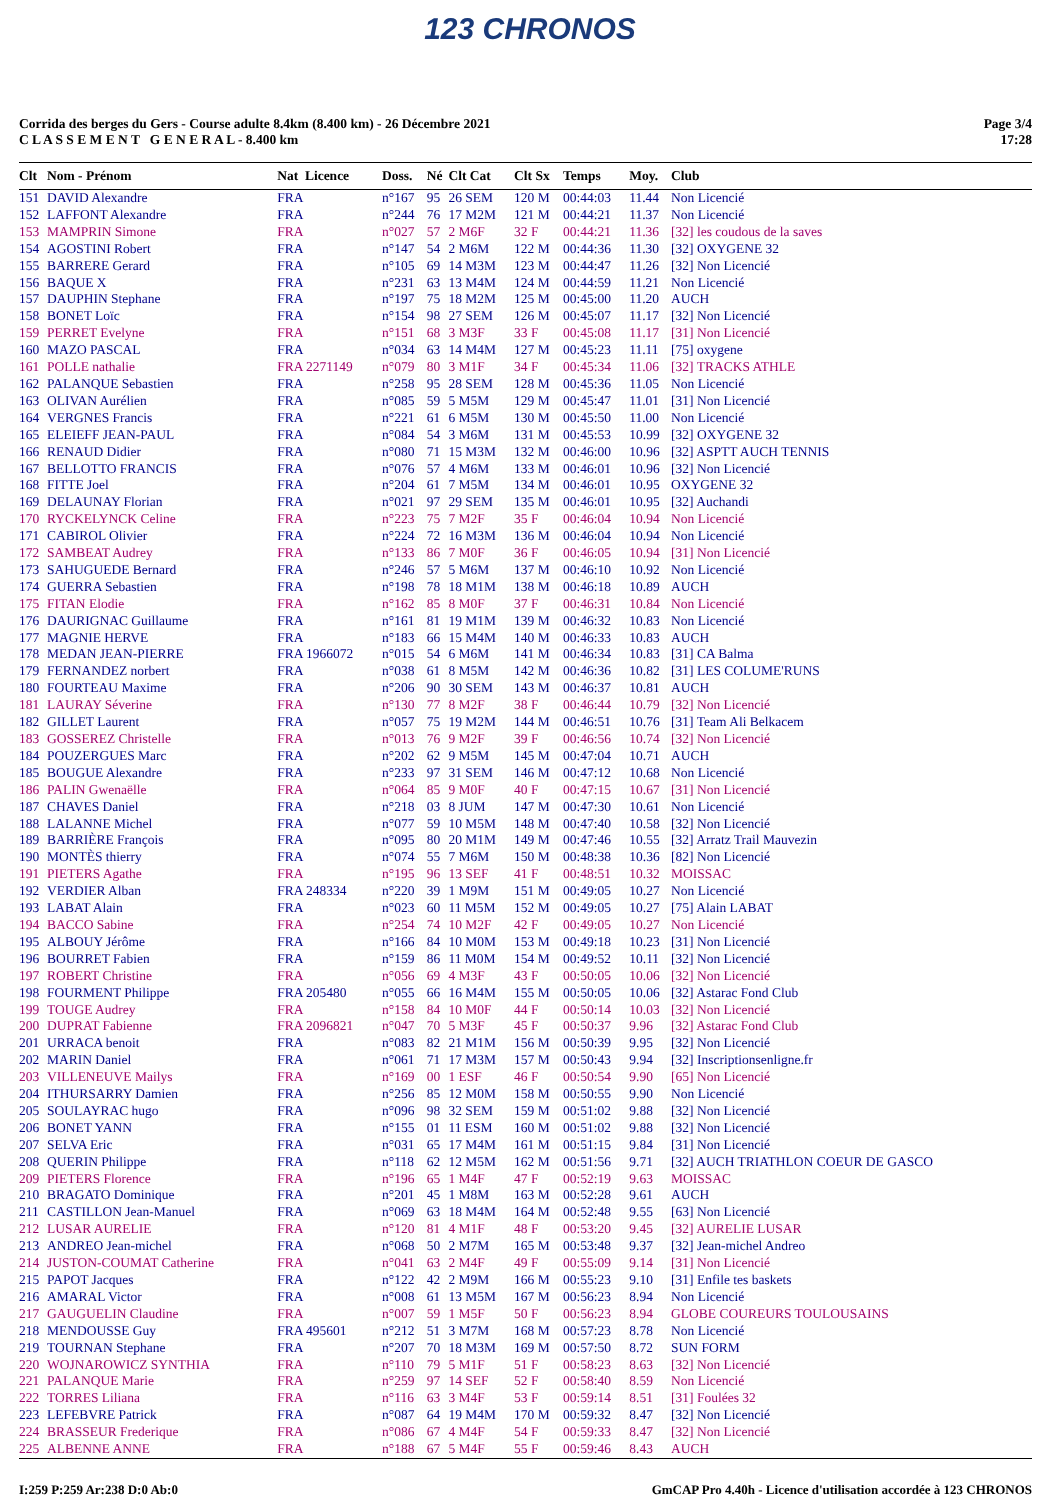123 CHRONOS
Corrida des berges du Gers - Course adulte 8.4km (8.400 km) - 26 Décembre 2021
C L A S S E M E N T G E N E R A L - 8.400 km
Page 3/4
17:28
| Clt | Nom - Prénom | Nat Licence | Doss. | Né | Clt Cat | Clt Sx | Temps | Moy. | Club |
| --- | --- | --- | --- | --- | --- | --- | --- | --- | --- |
| 151 | DAVID Alexandre | FRA | n°167 | 95 | 26 SEM | 120 M | 00:44:03 | 11.44 | Non Licencié |
| 152 | LAFFONT Alexandre | FRA | n°244 | 76 | 17 M2M | 121 M | 00:44:21 | 11.37 | Non Licencié |
| 153 | MAMPRIN Simone | FRA | n°027 | 57 | 2 M6F | 32 F | 00:44:21 | 11.36 | [32] les coudous de la saves |
| 154 | AGOSTINI Robert | FRA | n°147 | 54 | 2 M6M | 122 M | 00:44:36 | 11.30 | [32] OXYGENE 32 |
| 155 | BARRERE Gerard | FRA | n°105 | 69 | 14 M3M | 123 M | 00:44:47 | 11.26 | [32] Non Licencié |
| 156 | BAQUE X | FRA | n°231 | 63 | 13 M4M | 124 M | 00:44:59 | 11.21 | Non Licencié |
| 157 | DAUPHIN Stephane | FRA | n°197 | 75 | 18 M2M | 125 M | 00:45:00 | 11.20 | AUCH |
| 158 | BONET Loïc | FRA | n°154 | 98 | 27 SEM | 126 M | 00:45:07 | 11.17 | [32] Non Licencié |
| 159 | PERRET Evelyne | FRA | n°151 | 68 | 3 M3F | 33 F | 00:45:08 | 11.17 | [31] Non Licencié |
| 160 | MAZO PASCAL | FRA | n°034 | 63 | 14 M4M | 127 M | 00:45:23 | 11.11 | [75] oxygene |
| 161 | POLLE nathalie | FRA 2271149 | n°079 | 80 | 3 M1F | 34 F | 00:45:34 | 11.06 | [32] TRACKS ATHLE |
| 162 | PALANQUE Sebastien | FRA | n°258 | 95 | 28 SEM | 128 M | 00:45:36 | 11.05 | Non Licencié |
| 163 | OLIVAN Aurélien | FRA | n°085 | 59 | 5 M5M | 129 M | 00:45:47 | 11.01 | [31] Non Licencié |
| 164 | VERGNES Francis | FRA | n°221 | 61 | 6 M5M | 130 M | 00:45:50 | 11.00 | Non Licencié |
| 165 | ELEIEFF JEAN-PAUL | FRA | n°084 | 54 | 3 M6M | 131 M | 00:45:53 | 10.99 | [32] OXYGENE 32 |
| 166 | RENAUD Didier | FRA | n°080 | 71 | 15 M3M | 132 M | 00:46:00 | 10.96 | [32] ASPTT AUCH TENNIS |
| 167 | BELLOTTO FRANCIS | FRA | n°076 | 57 | 4 M6M | 133 M | 00:46:01 | 10.96 | [32] Non Licencié |
| 168 | FITTE Joel | FRA | n°204 | 61 | 7 M5M | 134 M | 00:46:01 | 10.95 | OXYGENE 32 |
| 169 | DELAUNAY Florian | FRA | n°021 | 97 | 29 SEM | 135 M | 00:46:01 | 10.95 | [32] Auchandi |
| 170 | RYCKELYNCK Celine | FRA | n°223 | 75 | 7 M2F | 35 F | 00:46:04 | 10.94 | Non Licencié |
| 171 | CABIROL Olivier | FRA | n°224 | 72 | 16 M3M | 136 M | 00:46:04 | 10.94 | Non Licencié |
| 172 | SAMBEAT Audrey | FRA | n°133 | 86 | 7 M0F | 36 F | 00:46:05 | 10.94 | [31] Non Licencié |
| 173 | SAHUGUEDE Bernard | FRA | n°246 | 57 | 5 M6M | 137 M | 00:46:10 | 10.92 | Non Licencié |
| 174 | GUERRA Sebastien | FRA | n°198 | 78 | 18 M1M | 138 M | 00:46:18 | 10.89 | AUCH |
| 175 | FITAN Elodie | FRA | n°162 | 85 | 8 M0F | 37 F | 00:46:31 | 10.84 | Non Licencié |
| 176 | DAURIGNAC Guillaume | FRA | n°161 | 81 | 19 M1M | 139 M | 00:46:32 | 10.83 | Non Licencié |
| 177 | MAGNIE HERVE | FRA | n°183 | 66 | 15 M4M | 140 M | 00:46:33 | 10.83 | AUCH |
| 178 | MEDAN JEAN-PIERRE | FRA 1966072 | n°015 | 54 | 6 M6M | 141 M | 00:46:34 | 10.83 | [31] CA Balma |
| 179 | FERNANDEZ norbert | FRA | n°038 | 61 | 8 M5M | 142 M | 00:46:36 | 10.82 | [31] LES COLUME'RUNS |
| 180 | FOURTEAU Maxime | FRA | n°206 | 90 | 30 SEM | 143 M | 00:46:37 | 10.81 | AUCH |
| 181 | LAURAY Séverine | FRA | n°130 | 77 | 8 M2F | 38 F | 00:46:44 | 10.79 | [32] Non Licencié |
| 182 | GILLET Laurent | FRA | n°057 | 75 | 19 M2M | 144 M | 00:46:51 | 10.76 | [31] Team Ali Belkacem |
| 183 | GOSSEREZ Christelle | FRA | n°013 | 76 | 9 M2F | 39 F | 00:46:56 | 10.74 | [32] Non Licencié |
| 184 | POUZERGUES Marc | FRA | n°202 | 62 | 9 M5M | 145 M | 00:47:04 | 10.71 | AUCH |
| 185 | BOUGUE Alexandre | FRA | n°233 | 97 | 31 SEM | 146 M | 00:47:12 | 10.68 | Non Licencié |
| 186 | PALIN Gwenaëlle | FRA | n°064 | 85 | 9 M0F | 40 F | 00:47:15 | 10.67 | [31] Non Licencié |
| 187 | CHAVES Daniel | FRA | n°218 | 03 | 8 JUM | 147 M | 00:47:30 | 10.61 | Non Licencié |
| 188 | LALANNE Michel | FRA | n°077 | 59 | 10 M5M | 148 M | 00:47:40 | 10.58 | [32] Non Licencié |
| 189 | BARRIÈRE François | FRA | n°095 | 80 | 20 M1M | 149 M | 00:47:46 | 10.55 | [32] Arratz Trail Mauvezin |
| 190 | MONTÈS thierry | FRA | n°074 | 55 | 7 M6M | 150 M | 00:48:38 | 10.36 | [82] Non Licencié |
| 191 | PIETERS Agathe | FRA | n°195 | 96 | 13 SEF | 41 F | 00:48:51 | 10.32 | MOISSAC |
| 192 | VERDIER Alban | FRA 248334 | n°220 | 39 | 1 M9M | 151 M | 00:49:05 | 10.27 | Non Licencié |
| 193 | LABAT Alain | FRA | n°023 | 60 | 11 M5M | 152 M | 00:49:05 | 10.27 | [75] Alain LABAT |
| 194 | BACCO Sabine | FRA | n°254 | 74 | 10 M2F | 42 F | 00:49:05 | 10.27 | Non Licencié |
| 195 | ALBOUY Jérôme | FRA | n°166 | 84 | 10 M0M | 153 M | 00:49:18 | 10.23 | [31] Non Licencié |
| 196 | BOURRET Fabien | FRA | n°159 | 86 | 11 M0M | 154 M | 00:49:52 | 10.11 | [32] Non Licencié |
| 197 | ROBERT Christine | FRA | n°056 | 69 | 4 M3F | 43 F | 00:50:05 | 10.06 | [32] Non Licencié |
| 198 | FOURMENT Philippe | FRA 205480 | n°055 | 66 | 16 M4M | 155 M | 00:50:05 | 10.06 | [32] Astarac Fond Club |
| 199 | TOUGE Audrey | FRA | n°158 | 84 | 10 M0F | 44 F | 00:50:14 | 10.03 | [32] Non Licencié |
| 200 | DUPRAT Fabienne | FRA 2096821 | n°047 | 70 | 5 M3F | 45 F | 00:50:37 | 9.96 | [32] Astarac Fond Club |
| 201 | URRACA benoit | FRA | n°083 | 82 | 21 M1M | 156 M | 00:50:39 | 9.95 | [32] Non Licencié |
| 202 | MARIN Daniel | FRA | n°061 | 71 | 17 M3M | 157 M | 00:50:43 | 9.94 | [32] Inscriptionsenligne.fr |
| 203 | VILLENEUVE Mailys | FRA | n°169 | 00 | 1 ESF | 46 F | 00:50:54 | 9.90 | [65] Non Licencié |
| 204 | ITHURSARRY Damien | FRA | n°256 | 85 | 12 M0M | 158 M | 00:50:55 | 9.90 | Non Licencié |
| 205 | SOULAYRAC hugo | FRA | n°096 | 98 | 32 SEM | 159 M | 00:51:02 | 9.88 | [32] Non Licencié |
| 206 | BONET YANN | FRA | n°155 | 01 | 11 ESM | 160 M | 00:51:02 | 9.88 | [32] Non Licencié |
| 207 | SELVA Eric | FRA | n°031 | 65 | 17 M4M | 161 M | 00:51:15 | 9.84 | [31] Non Licencié |
| 208 | QUERIN Philippe | FRA | n°118 | 62 | 12 M5M | 162 M | 00:51:56 | 9.71 | [32] AUCH TRIATHLON COEUR DE GASCO |
| 209 | PIETERS Florence | FRA | n°196 | 65 | 1 M4F | 47 F | 00:52:19 | 9.63 | MOISSAC |
| 210 | BRAGATO Dominique | FRA | n°201 | 45 | 1 M8M | 163 M | 00:52:28 | 9.61 | AUCH |
| 211 | CASTILLON Jean-Manuel | FRA | n°069 | 63 | 18 M4M | 164 M | 00:52:48 | 9.55 | [63] Non Licencié |
| 212 | LUSAR AURELIE | FRA | n°120 | 81 | 4 M1F | 48 F | 00:53:20 | 9.45 | [32] AURELIE LUSAR |
| 213 | ANDREO Jean-michel | FRA | n°068 | 50 | 2 M7M | 165 M | 00:53:48 | 9.37 | [32] Jean-michel Andreo |
| 214 | JUSTON-COUMAT Catherine | FRA | n°041 | 63 | 2 M4F | 49 F | 00:55:09 | 9.14 | [31] Non Licencié |
| 215 | PAPOT Jacques | FRA | n°122 | 42 | 2 M9M | 166 M | 00:55:23 | 9.10 | [31] Enfile tes baskets |
| 216 | AMARAL Victor | FRA | n°008 | 61 | 13 M5M | 167 M | 00:56:23 | 8.94 | Non Licencié |
| 217 | GAUGUELIN Claudine | FRA | n°007 | 59 | 1 M5F | 50 F | 00:56:23 | 8.94 | GLOBE COUREURS TOULOUSAINS |
| 218 | MENDOUSSE Guy | FRA 495601 | n°212 | 51 | 3 M7M | 168 M | 00:57:23 | 8.78 | Non Licencié |
| 219 | TOURNAN Stephane | FRA | n°207 | 70 | 18 M3M | 169 M | 00:57:50 | 8.72 | SUN FORM |
| 220 | WOJNAROWICZ SYNTHIA | FRA | n°110 | 79 | 5 M1F | 51 F | 00:58:23 | 8.63 | [32] Non Licencié |
| 221 | PALANQUE Marie | FRA | n°259 | 97 | 14 SEF | 52 F | 00:58:40 | 8.59 | Non Licencié |
| 222 | TORRES Liliana | FRA | n°116 | 63 | 3 M4F | 53 F | 00:59:14 | 8.51 | [31] Foulées 32 |
| 223 | LEFEBVRE Patrick | FRA | n°087 | 64 | 19 M4M | 170 M | 00:59:32 | 8.47 | [32] Non Licencié |
| 224 | BRASSEUR Frederique | FRA | n°086 | 67 | 4 M4F | 54 F | 00:59:33 | 8.47 | [32] Non Licencié |
| 225 | ALBENNE ANNE | FRA | n°188 | 67 | 5 M4F | 55 F | 00:59:46 | 8.43 | AUCH |
I:259 P:259 Ar:238 D:0 Ab:0 GmCAP Pro 4.40h - Licence d'utilisation accordée à 123 CHRONOS